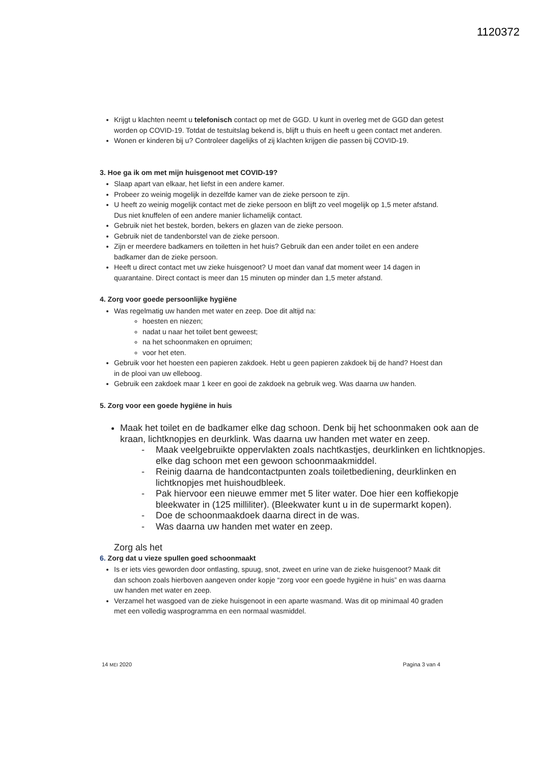1120372
Krijgt u klachten neemt u telefonisch contact op met de GGD. U kunt in overleg met de GGD dan getest worden op COVID-19. Totdat de testuitslag bekend is, blijft u thuis en heeft u geen contact met anderen.
Wonen er kinderen bij u? Controleer dagelijks of zij klachten krijgen die passen bij COVID-19.
3. Hoe ga ik om met mijn huisgenoot met COVID-19?
Slaap apart van elkaar, het liefst in een andere kamer.
Probeer zo weinig mogelijk in dezelfde kamer van de zieke persoon te zijn.
U heeft zo weinig mogelijk contact met de zieke persoon en blijft zo veel mogelijk op 1,5 meter afstand. Dus niet knuffelen of een andere manier lichamelijk contact.
Gebruik niet het bestek, borden, bekers en glazen van de zieke persoon.
Gebruik niet de tandenborstel van de zieke persoon.
Zijn er meerdere badkamers en toiletten in het huis? Gebruik dan een ander toilet en een andere badkamer dan de zieke persoon.
Heeft u direct contact met uw zieke huisgenoot? U moet dan vanaf dat moment weer 14 dagen in quarantaine. Direct contact is meer dan 15 minuten op minder dan 1,5 meter afstand.
4. Zorg voor goede persoonlijke hygiëne
Was regelmatig uw handen met water en zeep. Doe dit altijd na:
hoesten en niezen;
nadat u naar het toilet bent geweest;
na het schoonmaken en opruimen;
voor het eten.
Gebruik voor het hoesten een papieren zakdoek. Hebt u geen papieren zakdoek bij de hand? Hoest dan in de plooi van uw elleboog.
Gebruik een zakdoek maar 1 keer en gooi de zakdoek na gebruik weg. Was daarna uw handen.
5. Zorg voor een goede hygiëne in huis
Maak het toilet en de badkamer elke dag schoon. Denk bij het schoonmaken ook aan de kraan, lichtknopjes en deurklink. Was daarna uw handen met water en zeep.
- Maak veelgebruikte oppervlakten zoals nachtkastjes, deurklinken en lichtknopjes. elke dag schoon met een gewoon schoonmaakmiddel.
- Reinig daarna de handcontactpunten zoals toiletbediening, deurklinken en lichtknopjes met huishoudbleek.
- Pak hiervoor een nieuwe emmer met 5 liter water. Doe hier een koffiekopje bleekwater in (125 milliliter). (Bleekwater kunt u in de supermarkt kopen).
- Doe de schoonmaakdoek daarna direct in de was.
- Was daarna uw handen met water en zeep.
Zorg als het
6. Zorg dat u vieze spullen goed schoonmaakt
Is er iets vies geworden door ontlasting, spuug, snot, zweet en urine van de zieke huisgenoot? Maak dit dan schoon zoals hierboven aangeven onder kopje “zorg voor een goede hygiëne in huis” en was daarna uw handen met water en zeep.
Verzamel het wasgoed van de zieke huisgenoot in een aparte wasmand. Was dit op minimaal 40 graden met een volledig wasprogramma en een normaal wasmiddel.
14 MEI 2020 Pagina 3 van 4